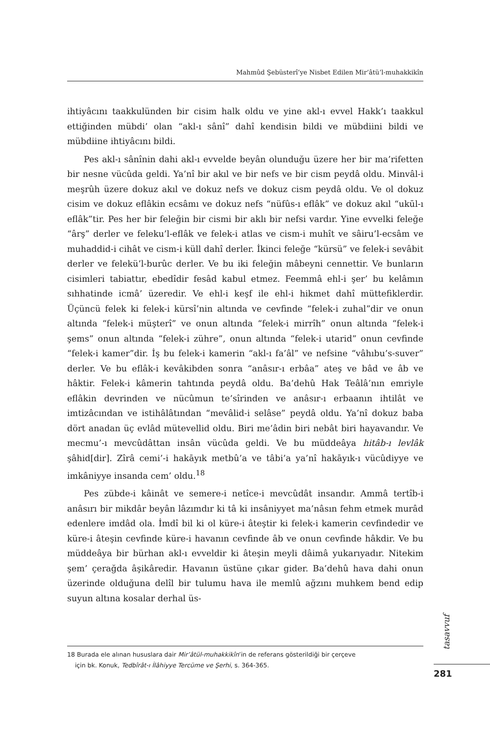Mahmûd Şebüsterî’ye Nisbet Edilen Mir’âtü’l-muhakkikîn
ihtiyâcını taakkulünden bir cisim halk oldu ve yine akl-ı evvel Hakk’ı taakkul ettiğinden mübdi’ olan “akl-ı sânî” dahî kendisin bildi ve mübdiini bildi ve mübdiine ihtiyâcını bildi.
Pes akl-ı sânînin dahi akl-ı evvelde beyân olunduğu üzere her bir ma’rifetten bir nesne vücûda geldi. Ya’nî bir akıl ve bir nefs ve bir cism peydâ oldu. Minvâl-i meşrûh üzere dokuz akıl ve dokuz nefs ve dokuz cism peydâ oldu. Ve ol dokuz cisim ve dokuz eflâkin ecsâmı ve dokuz nefs “nüfûs-ı eflâk” ve dokuz akıl “ukūl-ı eflâk”tir. Pes her bir feleğin bir cismi bir aklı bir nefsi vardır. Yine evvelki feleğe “ârş” derler ve feleku’l-eflâk ve felek-i atlas ve cism-i muhît ve sâiru’l-ecsâm ve muhaddid-i cihât ve cism-i küll dahî derler. İkinci feleğe “kürsü” ve felek-i sevâbit derler ve felekü’l-burûc derler. Ve bu iki feleğin mâbeyni cennettir. Ve bunların cisimleri tabiattır, ebedîdir fesâd kabul etmez. Feemmâ ehl-i şer’ bu kelâmın sıhhatinde icmâ’ üzeredir. Ve ehl-i keşf ile ehl-i hikmet dahî müttefiklerdir. Üçüncü felek ki felek-i kürsî’nin altında ve cevfinde “felek-i zuhal”dir ve onun altında “felek-i müşterî” ve onun altında “felek-i mirrîh” onun altında “felek-i şems” onun altında “felek-i zühre”, onun altında “felek-i utarid” onun cevfinde “felek-i kamer”dir. İş bu felek-i kamerin “akl-ı fa’âl” ve nefsine “vâhıbu’s-suver” derler. Ve bu eflâk-i kevâkibden sonra “anâsır-ı erbâa” ateş ve bâd ve âb ve hâktir. Felek-i kâmerin tahtında peydâ oldu. Ba’dehû Hak Teâlâ’nın emriyle eflâkin devrinden ve nücûmun te’sîrinden ve anâsır-ı erbaanın ihtilât ve imtizâcından ve istihâlâtından “mevâlid-i selâse” peydâ oldu. Ya’nî dokuz baba dört anadan üç evlâd mütevellid oldu. Biri me’âdin biri nebât biri hayavandır. Ve mecmu’-ı mevcûdâttan insân vücûda geldi. Ve bu müddeâya hitâb-ı levlâk şâhid[dir]. Zîrâ cemi’-i hakāyık metbû’a ve tâbi’a ya’nî hakāyık-ı vücûdiyye ve imkâniyye insanda cem’ oldu.<sup>18</sup>
Pes zübde-i kâinât ve semere-i netîce-i mevcûdât insandır. Ammâ tertîb-i anâsırı bir mikdâr beyân lâzımdır ki tâ ki insâniyyet ma’nâsın fehm etmek murâd edenlere imdâd ola. İmdî bil ki ol küre-i âteştir ki felek-i kamerin cevfindedir ve küre-i âteşin cevfinde küre-i havanın cevfinde âb ve onun cevfinde hâkdir. Ve bu müddeâya bir bürhan akl-ı evveldir ki âteşin meyli dâimâ yukarıyadır. Nitekim şem’ çerağda âşikâredir. Havanın üstüne çıkar gider. Ba’dehû hava dahi onun üzerinde olduğuna delîl bir tulumu hava ile memlû ağzını muhkem bend edip suyun altına kosalar derhal üs-
18 Burada ele alınan hususlara dair Mir’âtül-muhakkikîn’in de referans gösterildiği bir çerçeve
için bk. Konuk, Tedbîrât-ı İlâhiyye Tercüme ve Şerhi, s. 364-365.
tasavvuf
281